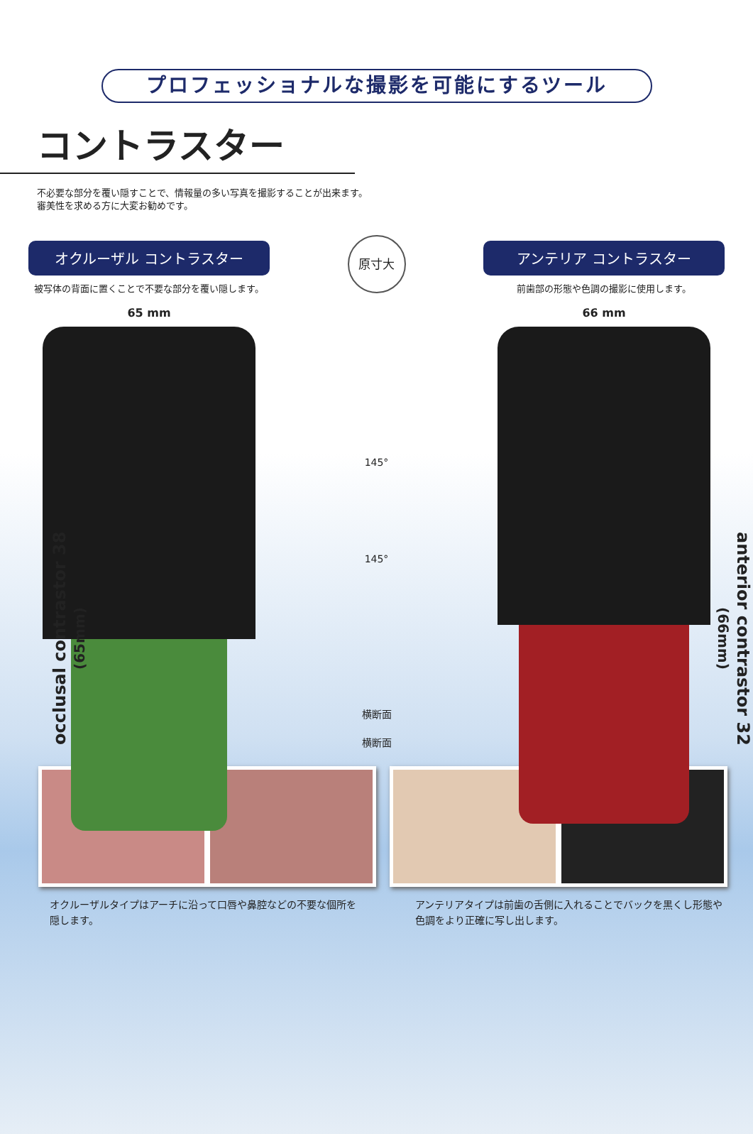プロフェッショナルな撮影を可能にするツール
コントラスター
不必要な部分を覆い隠すことで、情報量の多い写真を撮影することが出来ます。
審美性を求める方に大変お勧めです。
オクルーザル コントラスター
被写体の背面に置くことで不要な部分を覆い隠します。
65 mm
occlusal contrastor 38 (65mm)
原寸大
145°
145°
横断面
横断面
アンテリア コントラスター
前歯部の形態や色調の撮影に使用します。
66 mm
anterior contrastor 32 (66mm)
オクルーザルタイプはアーチに沿って口唇や鼻腔などの不要な個所を隠します。
アンテリアタイプは前歯の舌側に入れることでバックを黒くし形態や色調をより正確に写し出します。